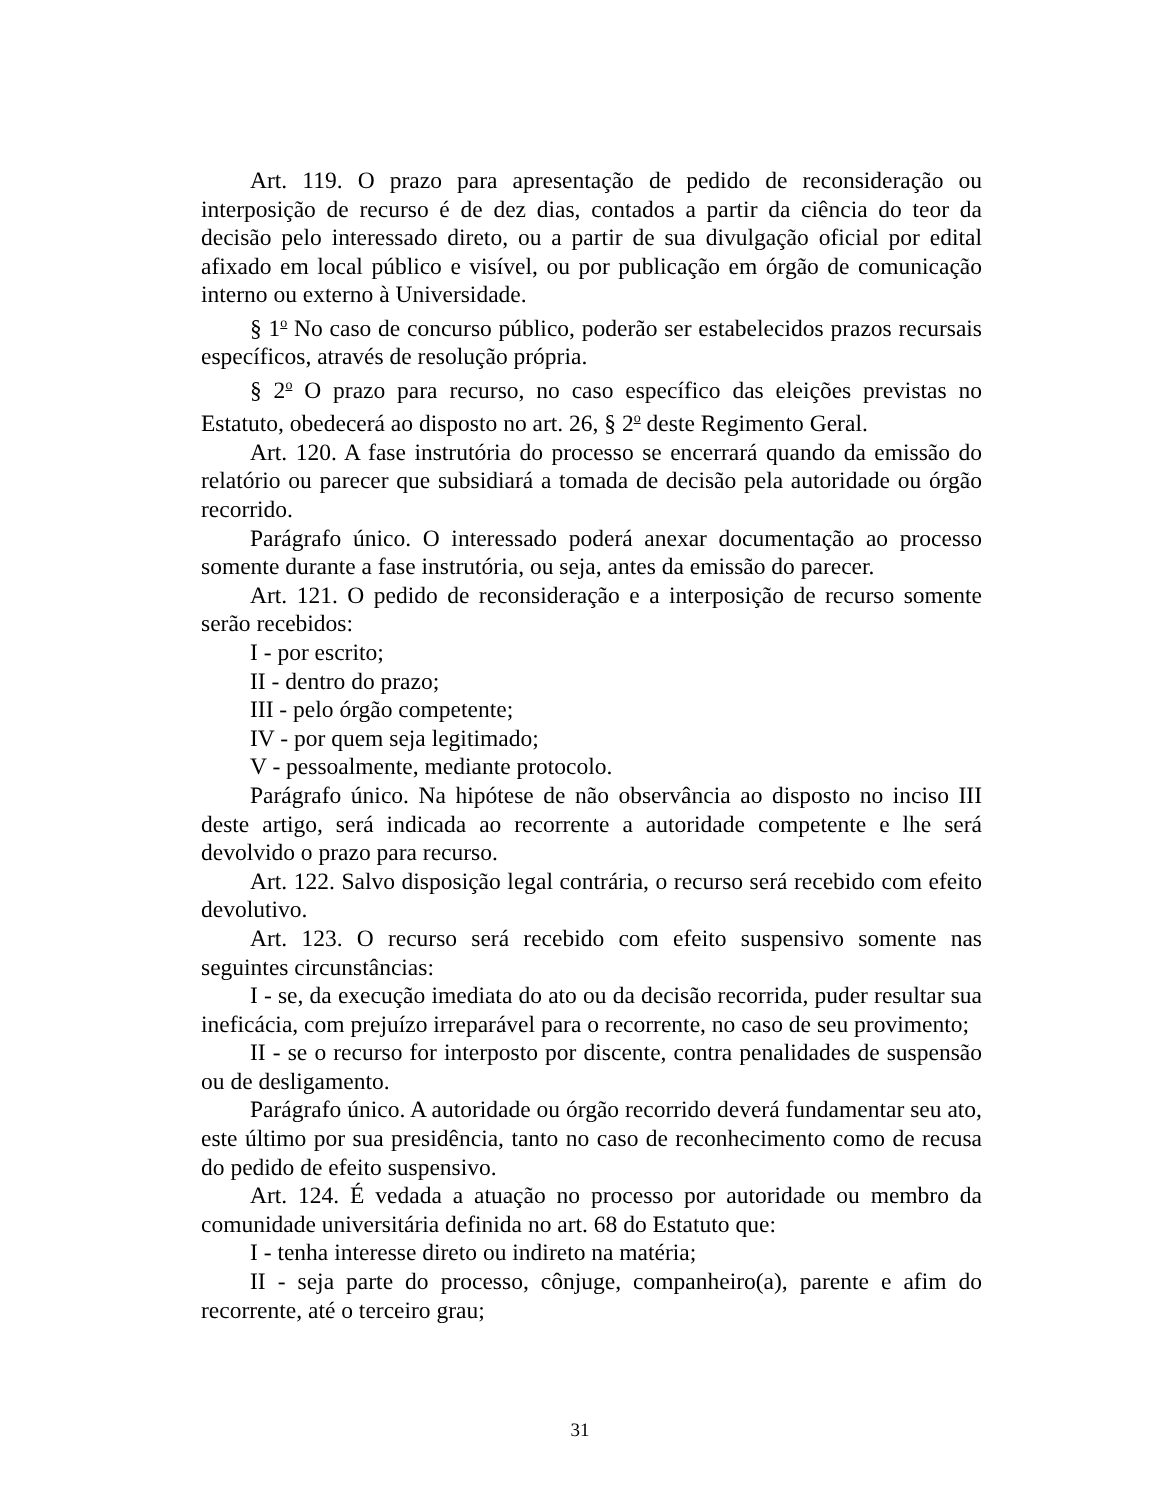Art. 119. O prazo para apresentação de pedido de reconsideração ou interposição de recurso é de dez dias, contados a partir da ciência do teor da decisão pelo interessado direto, ou a partir de sua divulgação oficial por edital afixado em local público e visível, ou por publicação em órgão de comunicação interno ou externo à Universidade.
§ 1<sup>o</sup> No caso de concurso público, poderão ser estabelecidos prazos recursais específicos, através de resolução própria.
§ 2<sup>o</sup> O prazo para recurso, no caso específico das eleições previstas no Estatuto, obedecerá ao disposto no art. 26, § 2<sup>o</sup> deste Regimento Geral.
Art. 120. A fase instrutória do processo se encerrará quando da emissão do relatório ou parecer que subsidiará a tomada de decisão pela autoridade ou órgão recorrido.
Parágrafo único. O interessado poderá anexar documentação ao processo somente durante a fase instrutória, ou seja, antes da emissão do parecer.
Art. 121. O pedido de reconsideração e a interposição de recurso somente serão recebidos:
I - por escrito;
II - dentro do prazo;
III - pelo órgão competente;
IV - por quem seja legitimado;
V - pessoalmente, mediante protocolo.
Parágrafo único. Na hipótese de não observância ao disposto no inciso III deste artigo, será indicada ao recorrente a autoridade competente e lhe será devolvido o prazo para recurso.
Art. 122. Salvo disposição legal contrária, o recurso será recebido com efeito devolutivo.
Art. 123. O recurso será recebido com efeito suspensivo somente nas seguintes circunstâncias:
I - se, da execução imediata do ato ou da decisão recorrida, puder resultar sua ineficácia, com prejuízo irreparável para o recorrente, no caso de seu provimento;
II - se o recurso for interposto por discente, contra penalidades de suspensão ou de desligamento.
Parágrafo único. A autoridade ou órgão recorrido deverá fundamentar seu ato, este último por sua presidência, tanto no caso de reconhecimento como de recusa do pedido de efeito suspensivo.
Art. 124. É vedada a atuação no processo por autoridade ou membro da comunidade universitária definida no art. 68 do Estatuto que:
I - tenha interesse direto ou indireto na matéria;
II - seja parte do processo, cônjuge, companheiro(a), parente e afim do recorrente, até o terceiro grau;
31